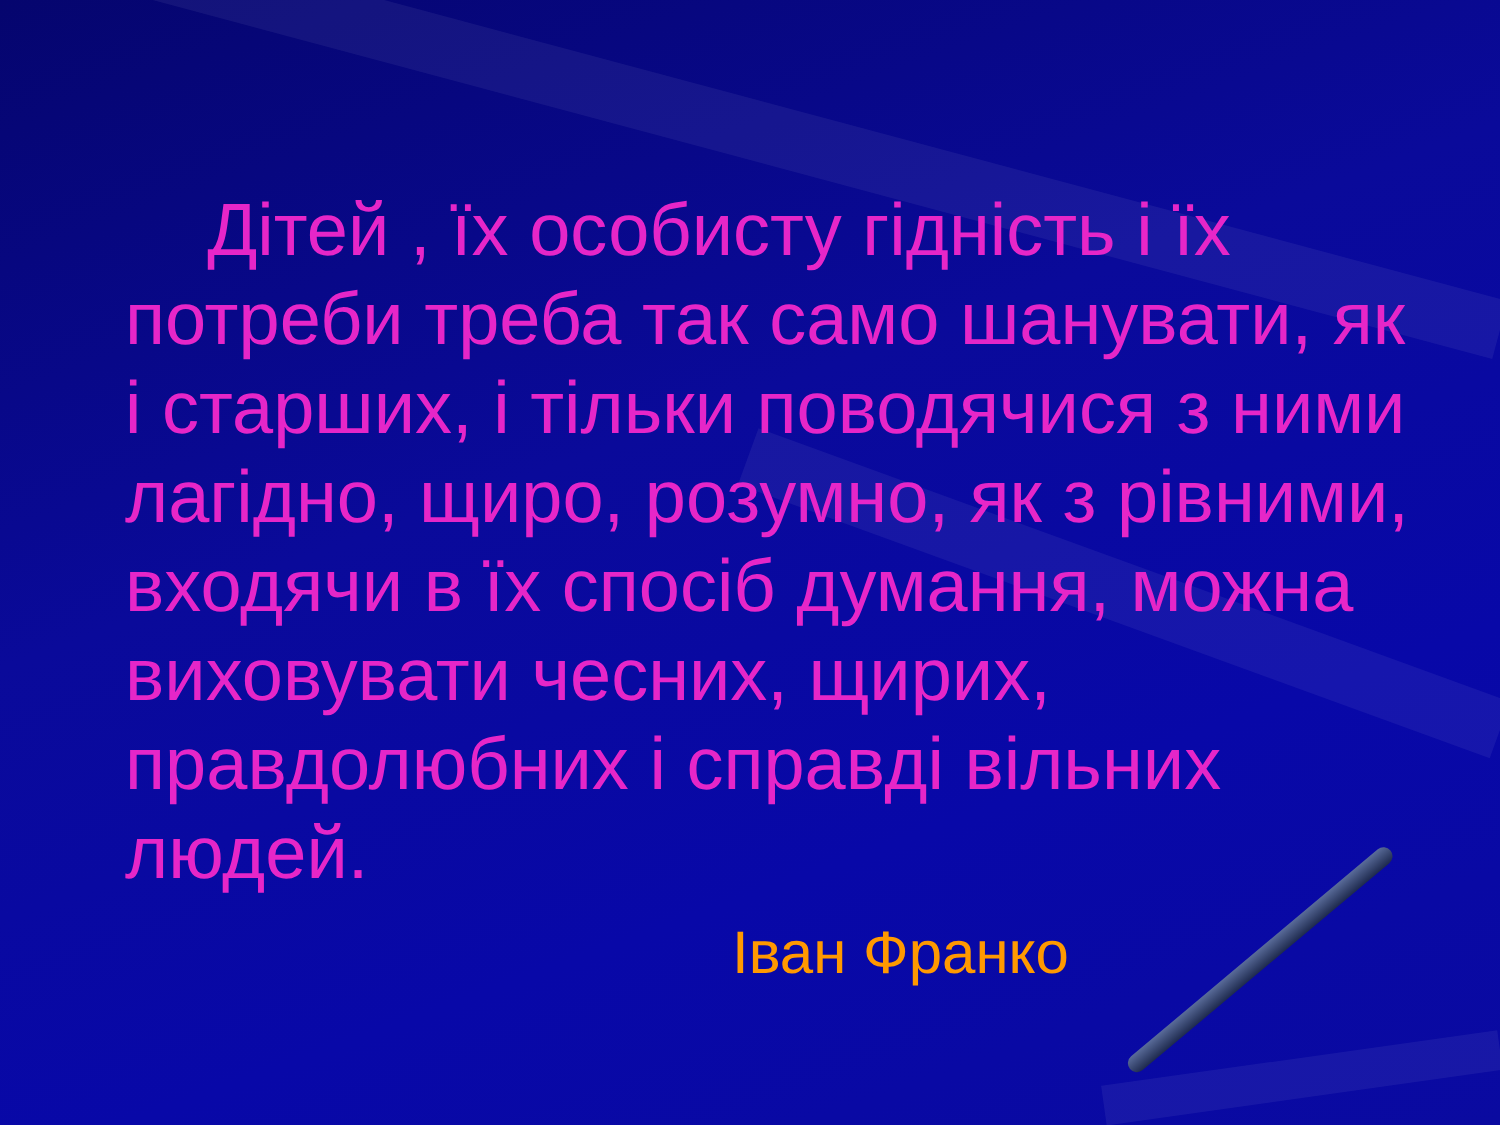Дітей , їх особисту гідність і їх потреби треба так само шанувати, як і старших, і тільки поводячися з ними лагідно, щиро, розумно, як з рівними, входячи в їх спосіб думання, можна виховувати чесних, щирих, правдолюбних і справді вільних людей.
Іван Франко